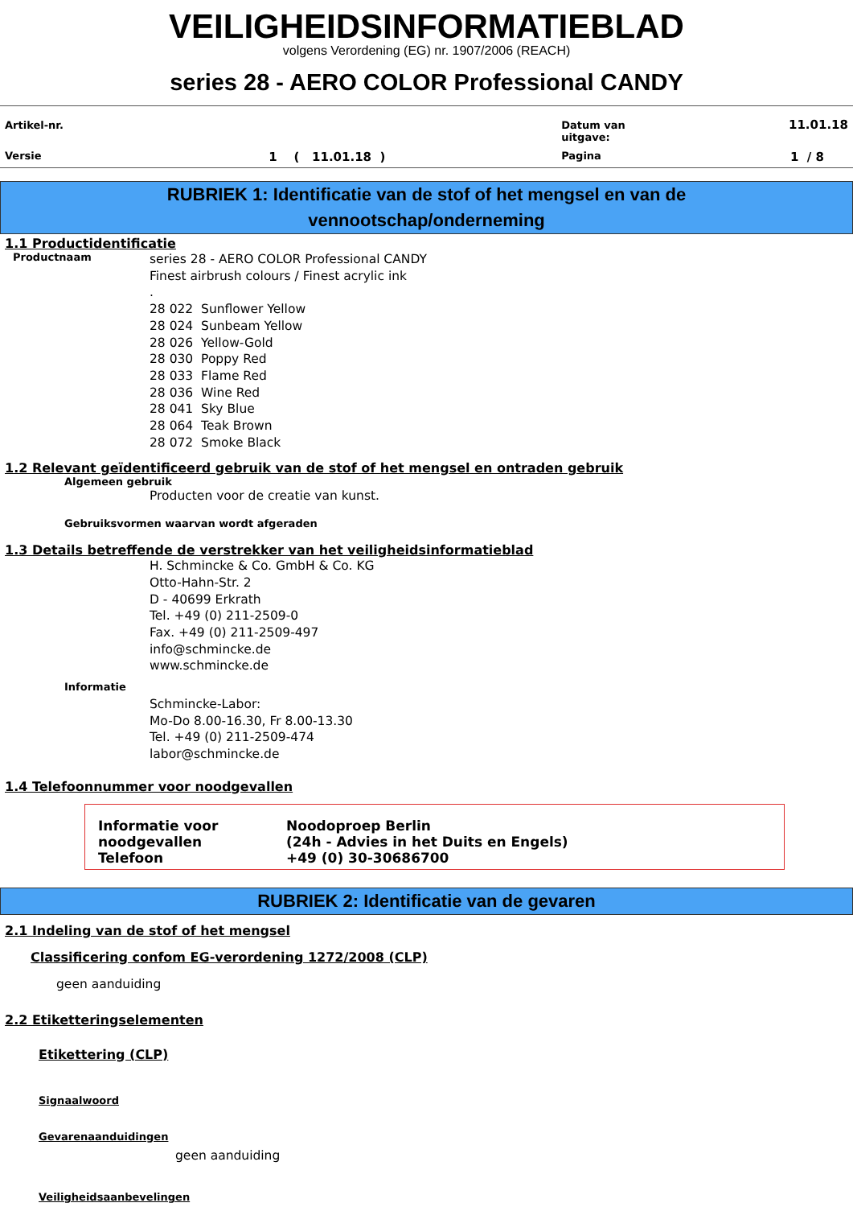VEILIGHEIDSINFORMATIEBLAD
volgens Verordening (EG) nr. 1907/2006 (REACH)
series 28 - AERO COLOR Professional CANDY
| Artikel-nr. | | Datum van uitgave: | 11.01.18 |
| Versie | 1 ( 11.01.18 ) | Pagina | 1 / 8 |
RUBRIEK 1: Identificatie van de stof of het mengsel en van de
vennootschap/onderneming
1.1 Productidentificatie
Productnaam
series 28 - AERO COLOR Professional CANDY
Finest airbrush colours / Finest acrylic ink
.
28 022 Sunflower Yellow
28 024 Sunbeam Yellow
28 026 Yellow-Gold
28 030 Poppy Red
28 033 Flame Red
28 036 Wine Red
28 041 Sky Blue
28 064 Teak Brown
28 072 Smoke Black
1.2 Relevant geïdentificeerd gebruik van de stof of het mengsel en ontraden gebruik
Algemeen gebruik
Producten voor de creatie van kunst.
Gebruiksvormen waarvan wordt afgeraden
1.3 Details betreffende de verstrekker van het veiligheidsinformatieblad
H. Schmincke & Co. GmbH & Co. KG
Otto-Hahn-Str. 2
D - 40699 Erkrath
Tel. +49 (0) 211-2509-0
Fax. +49 (0) 211-2509-497
info@schmincke.de
www.schmincke.de
Informatie
Schmincke-Labor:
Mo-Do 8.00-16.30, Fr 8.00-13.30
Tel. +49 (0) 211-2509-474
labor@schmincke.de
1.4 Telefoonnummer voor noodgevallen
| Informatie voor noodgevallen | Noodoproep Berlin (24h - Advies in het Duits en Engels) |
| Telefoon | +49 (0) 30-30686700 |
RUBRIEK 2: Identificatie van de gevaren
2.1 Indeling van de stof of het mengsel
Classificering confom EG-verordening 1272/2008 (CLP)
geen aanduiding
2.2 Etiketteringselementen
Etikettering (CLP)
Signaalwoord
Gevarenaanduidingen
geen aanduiding
Veiligheidsaanbevelingen